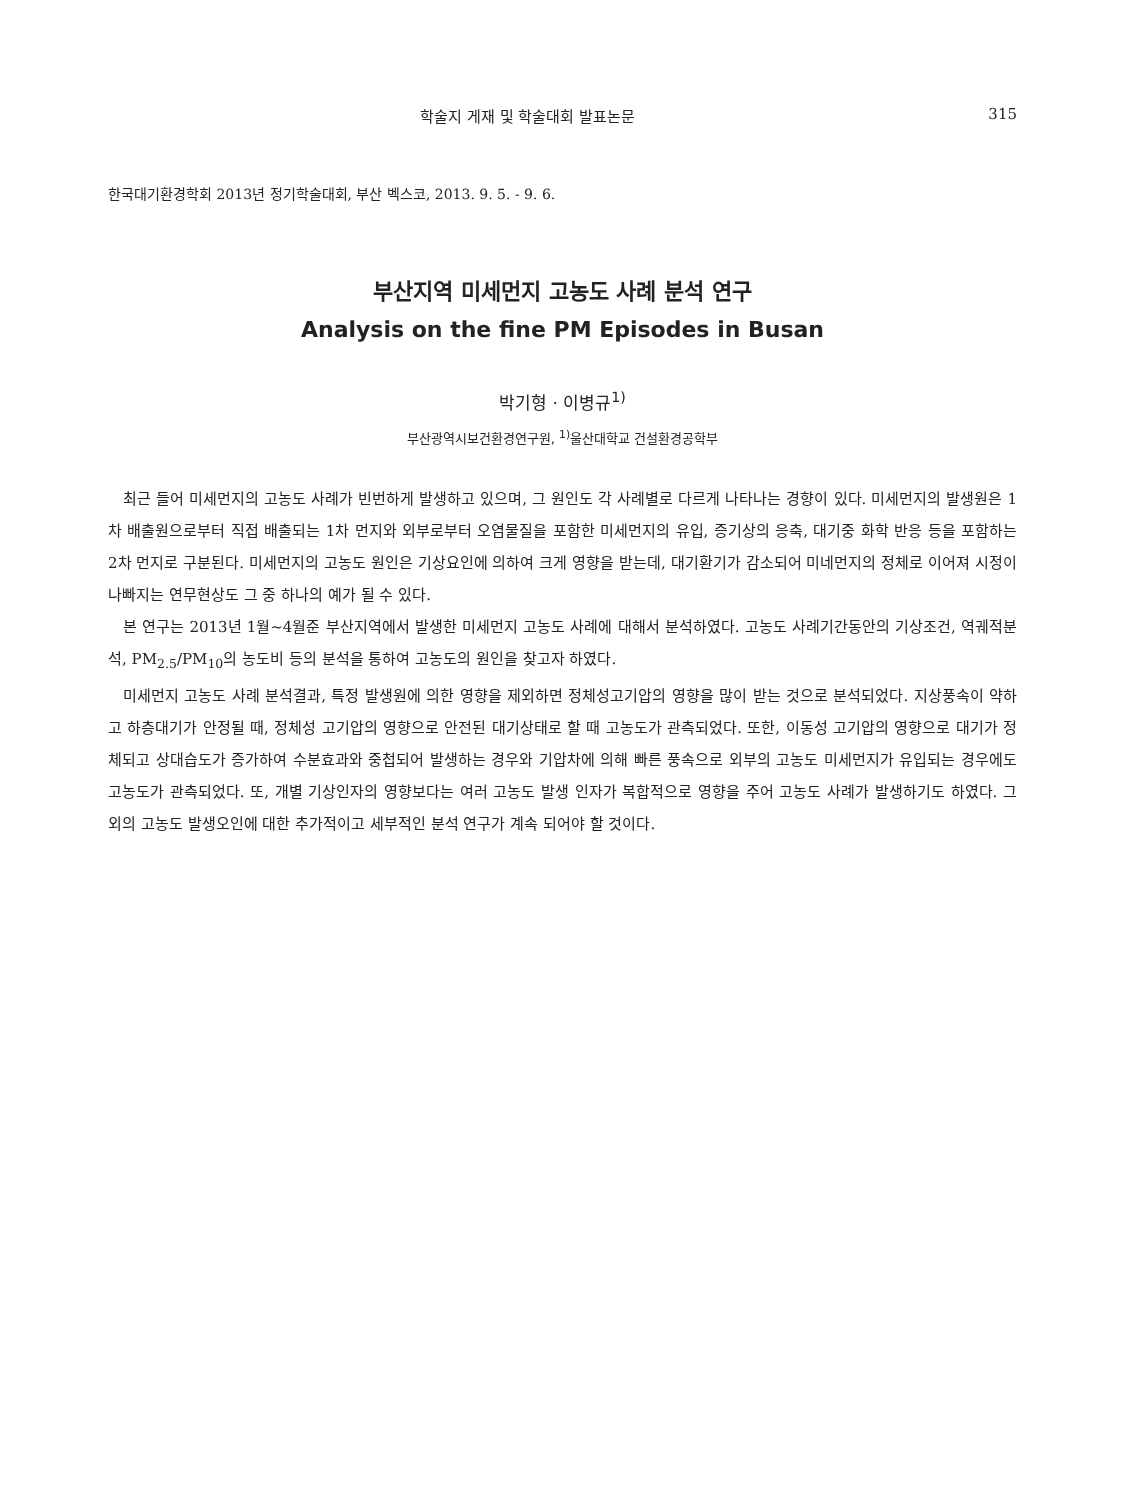학술지 게재 및 학술대회 발표논문 315
한국대기환경학회 2013년 정기학술대회, 부산 벡스코, 2013. 9. 5. - 9. 6.
부산지역 미세먼지 고농도 사례 분석 연구
Analysis on the fine PM Episodes in Busan
박기형 · 이병규<sup>1)</sup>
부산광역시보건환경연구원, <sup>1)</sup>울산대학교 건설환경공학부
최근 들어 미세먼지의 고농도 사례가 빈번하게 발생하고 있으며, 그 원인도 각 사례별로 다르게 나타나는 경향이 있다. 미세먼지의 발생원은 1차 배출원으로부터 직접 배출되는 1차 먼지와 외부로부터 오염물질을 포함한 미세먼지의 유입, 증기상의 응축, 대기중 화학 반응 등을 포함하는 2차 먼지로 구분된다. 미세먼지의 고농도 원인은 기상요인에 의하여 크게 영향을 받는데, 대기환기가 감소되어 미네먼지의 정체로 이어져 시정이 나빠지는 연무현상도 그 중 하나의 예가 될 수 있다.
본 연구는 2013년 1월~4월준 부산지역에서 발생한 미세먼지 고농도 사례에 대해서 분석하였다. 고농도 사례기간동안의 기상조건, 역궤적분석, PM<sub>2.5</sub>/PM<sub>10</sub>의 농도비 등의 분석을 통하여 고농도의 원인을 찾고자 하였다.
미세먼지 고농도 사례 분석결과, 특정 발생원에 의한 영향을 제외하면 정체성고기압의 영향을 많이 받는 것으로 분석되었다. 지상풍속이 약하고 하층대기가 안정될 때, 정체성 고기압의 영향으로 안전된 대기상태로 할 때 고농도가 관측되었다. 또한, 이동성 고기압의 영향으로 대기가 정체되고 상대습도가 증가하여 수분효과와 중첩되어 발생하는 경우와 기압차에 의해 빠른 풍속으로 외부의 고농도 미세먼지가 유입되는 경우에도 고농도가 관측되었다. 또, 개별 기상인자의 영향보다는 여러 고농도 발생 인자가 복합적으로 영향을 주어 고농도 사례가 발생하기도 하였다. 그 외의 고농도 발생오인에 대한 추가적이고 세부적인 분석 연구가 계속 되어야 할 것이다.